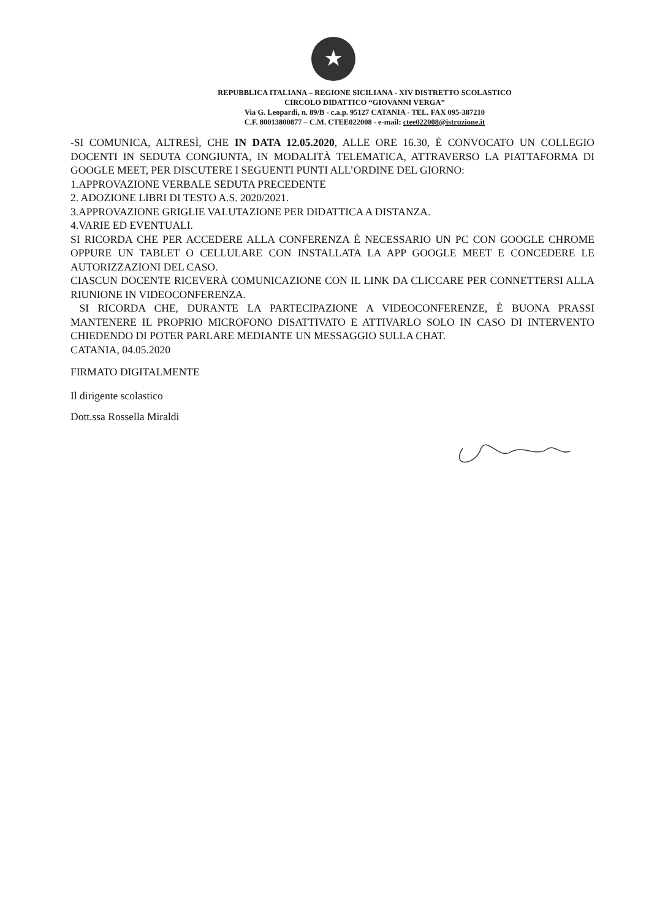★
REPUBBLICA ITALIANA – REGIONE SICILIANA - XIV DISTRETTO SCOLASTICO
CIRCOLO DIDATTICO “GIOVANNI VERGA”
Via G. Leopardi, n. 89/B - c.a.p. 95127 CATANIA - TEL. FAX 095-387210
C.F. 80013800877 – C.M. CTEE022008 - e-mail: ctee022008@istruzione.it
-SI COMUNICA, ALTRESÌ, CHE IN DATA 12.05.2020, ALLE ORE 16.30, È CONVOCATO UN COLLEGIO DOCENTI IN SEDUTA CONGIUNTA, IN MODALITÀ TELEMATICA, ATTRAVERSO LA PIATTAFORMA DI GOOGLE MEET, PER DISCUTERE I SEGUENTI PUNTI ALL’ORDINE DEL GIORNO:
1.APPROVAZIONE VERBALE SEDUTA PRECEDENTE
2. ADOZIONE LIBRI DI TESTO A.S. 2020/2021.
3.APPROVAZIONE GRIGLIE VALUTAZIONE PER DIDATTICA A DISTANZA.
4.VARIE ED EVENTUALI.
SI RICORDA CHE PER ACCEDERE ALLA CONFERENZA È NECESSARIO UN PC CON GOOGLE CHROME OPPURE UN TABLET O CELLULARE CON INSTALLATA LA APP GOOGLE MEET E CONCEDERE LE AUTORIZZAZIONI DEL CASO.
CIASCUN DOCENTE RICEVERÀ COMUNICAZIONE CON IL LINK DA CLICCARE PER CONNETTERSI ALLA RIUNIONE IN VIDEOCONFERENZA.
SI RICORDA CHE, DURANTE LA PARTECIPAZIONE A VIDEOCONFERENZE, È BUONA PRASSI MANTENERE IL PROPRIO MICROFONO DISATTIVATO E ATTIVARLO SOLO IN CASO DI INTERVENTO CHIEDENDO DI POTER PARLARE MEDIANTE UN MESSAGGIO SULLA CHAT.
CATANIA, 04.05.2020
FIRMATO DIGITALMENTE
Il dirigente scolastico
Dott.ssa Rossella Miraldi